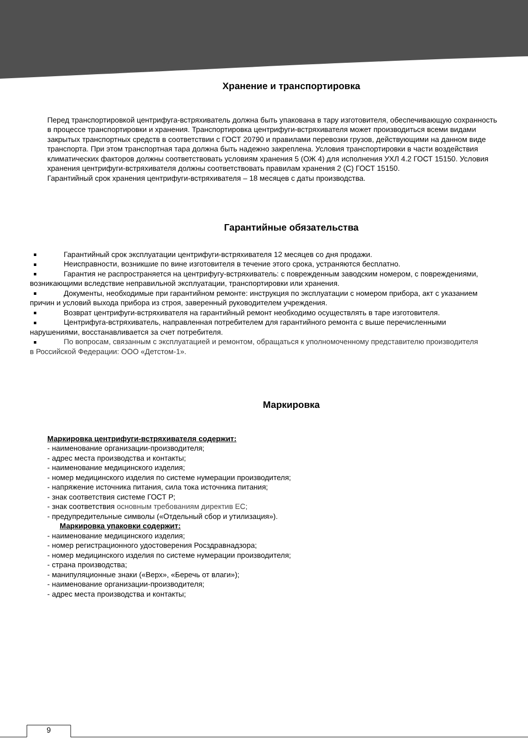Хранение и транспортировка
Перед транспортировкой центрифуга-встряхиватель должна быть упакована в тару изготовителя, обеспечивающую сохранность в процессе транспортировки и хранения. Транспортировка центрифуги-встряхивателя может производиться всеми видами закрытых транспортных средств в соответствии с ГОСТ 20790 и правилами перевозки грузов, действующими на данном виде транспорта. При этом транспортная тара должна быть надежно закреплена. Условия транспортировки в части воздействия климатических факторов должны соответствовать условиям хранения 5 (ОЖ 4) для исполнения УХЛ 4.2 ГОСТ 15150. Условия хранения центрифуги-встряхивателя должны соответствовать правилам хранения 2 (С) ГОСТ 15150.
Гарантийный срок хранения центрифуги-встряхивателя – 18 месяцев с даты производства.
Гарантийные обязательства
Гарантийный срок эксплуатации центрифуги-встряхивателя 12 месяцев со дня продажи.
Неисправности, возникшие по вине изготовителя в течение этого срока, устраняются бесплатно.
Гарантия не распространяется на центрифугу-встряхиватель: с поврежденным заводским номером, с повреждениями, возникающими вследствие неправильной эксплуатации, транспортировки или хранения.
Документы, необходимые при гарантийном ремонте: инструкция по эксплуатации с номером прибора, акт с указанием причин и условий выхода прибора из строя, заверенный руководителем учреждения.
Возврат центрифуги-встряхивателя на гарантийный ремонт необходимо осуществлять в таре изготовителя.
Центрифуга-встряхиватель, направленная потребителем для гарантийного ремонта с выше перечисленными нарушениями, восстанавливается за счет потребителя.
По вопросам, связанным с эксплуатацией и ремонтом, обращаться к уполномоченному представителю производителя в Российской Федерации: ООО «Детстом-1».
Маркировка
Маркировка центрифуги-встряхивателя содержит:
- наименование организации-производителя;
- адрес места производства и контакты;
- наименование медицинского изделия;
- номер медицинского изделия по системе нумерации производителя;
- напряжение источника питания, сила тока источника питания;
- знак соответствия системе ГОСТ Р;
- знак соответствия основным требованиям директив ЕС;
- предупредительные символы («Отдельный сбор и утилизация»).
Маркировка упаковки содержит:
- наименование медицинского изделия;
- номер регистрационного удостоверения Росздравнадзора;
- номер медицинского изделия по системе нумерации производителя;
- страна производства;
- манипуляционные знаки («Верх», «Беречь от влаги»);
- наименование организации-производителя;
- адрес места производства и контакты;
9